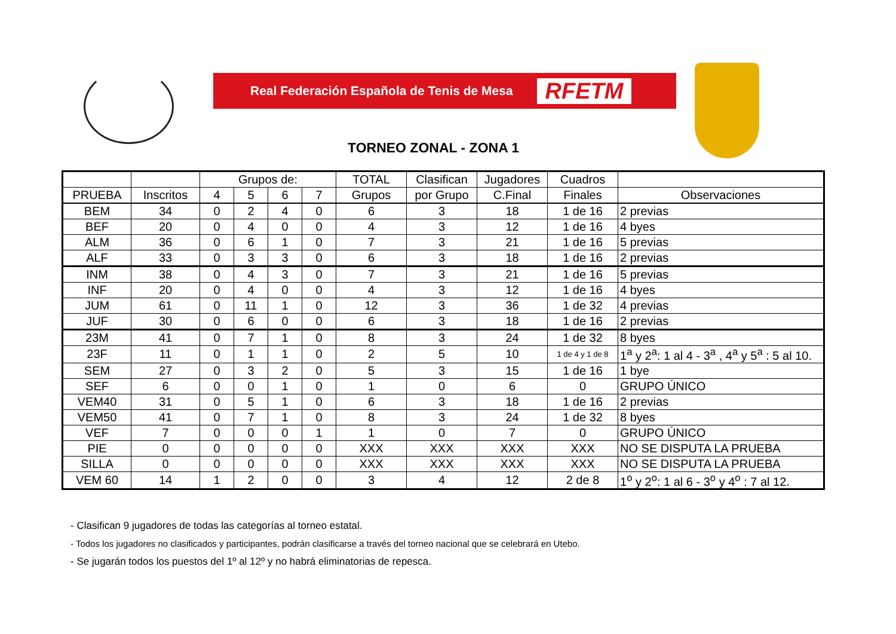Real Federación Española de Tenis de Mesa RFETM
TORNEO ZONAL - ZONA 1
| | | Grupos de: | | | | TOTAL | Clasifican | Jugadores | Cuadros | |
| --- | --- | --- | --- | --- | --- | --- | --- | --- | --- | --- |
| PRUEBA | Inscritos | 4 | 5 | 6 | 7 | Grupos | por Grupo | C.Final | Finales | Observaciones |
| BEM | 34 | 0 | 2 | 4 | 0 | 6 | 3 | 18 | 1 de 16 | 2 previas |
| BEF | 20 | 0 | 4 | 0 | 0 | 4 | 3 | 12 | 1 de 16 | 4 byes |
| ALM | 36 | 0 | 6 | 1 | 0 | 7 | 3 | 21 | 1 de 16 | 5 previas |
| ALF | 33 | 0 | 3 | 3 | 0 | 6 | 3 | 18 | 1 de 16 | 2 previas |
| INM | 38 | 0 | 4 | 3 | 0 | 7 | 3 | 21 | 1 de 16 | 5 previas |
| INF | 20 | 0 | 4 | 0 | 0 | 4 | 3 | 12 | 1 de 16 | 4 byes |
| JUM | 61 | 0 | 11 | 1 | 0 | 12 | 3 | 36 | 1 de 32 | 4 previas |
| JUF | 30 | 0 | 6 | 0 | 0 | 6 | 3 | 18 | 1 de 16 | 2 previas |
| 23M | 41 | 0 | 7 | 1 | 0 | 8 | 3 | 24 | 1 de 32 | 8 byes |
| 23F | 11 | 0 | 1 | 1 | 0 | 2 | 5 | 10 | 1 de 4 y 1 de 8 | 1<sup>a</sup> y 2<sup>a</sup>: 1 al 4 - 3<sup>a</sup> , 4<sup>a</sup> y 5<sup>a</sup> : 5 al 10. |
| SEM | 27 | 0 | 3 | 2 | 0 | 5 | 3 | 15 | 1 de 16 | 1 bye |
| SEF | 6 | 0 | 0 | 1 | 0 | 1 | 0 | 6 | 0 | GRUPO ÚNICO |
| VEM40 | 31 | 0 | 5 | 1 | 0 | 6 | 3 | 18 | 1 de 16 | 2 previas |
| VEM50 | 41 | 0 | 7 | 1 | 0 | 8 | 3 | 24 | 1 de 32 | 8 byes |
| VEF | 7 | 0 | 0 | 0 | 1 | 1 | 0 | 7 | 0 | GRUPO ÚNICO |
| PIE | 0 | 0 | 0 | 0 | 0 | XXX | XXX | XXX | XXX | NO SE DISPUTA LA PRUEBA |
| SILLA | 0 | 0 | 0 | 0 | 0 | XXX | XXX | XXX | XXX | NO SE DISPUTA LA PRUEBA |
| VEM 60 | 14 | 1 | 2 | 0 | 0 | 3 | 4 | 12 | 2 de 8 | 1<sup>o</sup> y 2<sup>o</sup>: 1 al 6 - 3<sup>o</sup> y 4<sup>o</sup> : 7 al 12. |
- Clasifican 9 jugadores de todas las categorías al torneo estatal.
- Todos los jugadores no clasificados y participantes, podrán clasificarse a través del torneo nacional que se celebrará en Utebo.
- Se jugarán todos los puestos del 1º al 12º y no habrá eliminatorias de repesca.